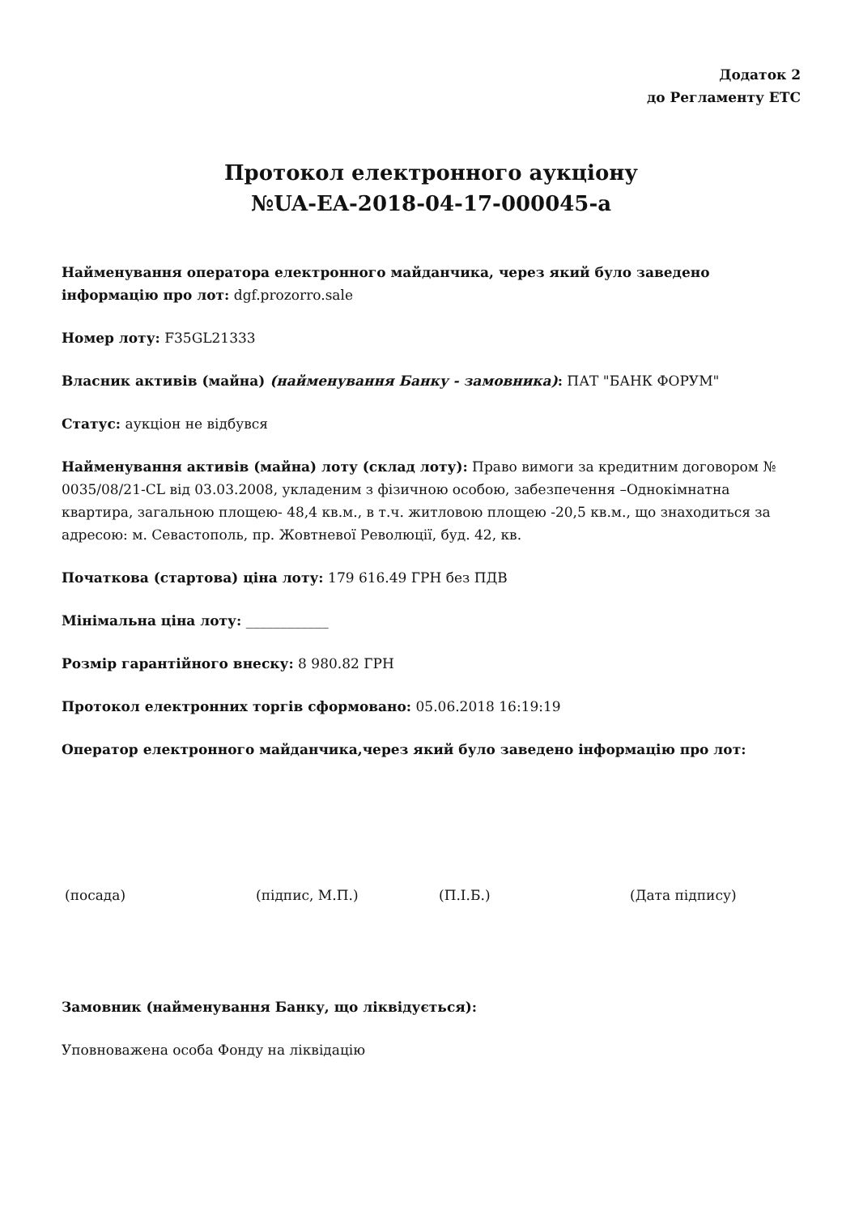Додаток 2
до Регламенту ЕТС
Протокол електронного аукціону
№UA-EA-2018-04-17-000045-a
Найменування оператора електронного майданчика, через який було заведено інформацію про лот: dgf.prozorro.sale
Номер лоту: F35GL21333
Власник активів (майна) (найменування Банку - замовника): ПАТ "БАНК ФОРУМ"
Статус: аукціон не відбувся
Найменування активів (майна) лоту (склад лоту): Право вимоги за кредитним договором № 0035/08/21-CL від 03.03.2008, укладеним з фізичною особою, забезпечення –Однокімнатна квартира, загальною площею- 48,4 кв.м., в т.ч. житловою площею -20,5 кв.м., що знаходиться за адресою: м. Севастополь, пр. Жовтневої Революції, буд. 42, кв.
Початкова (стартова) ціна лоту: 179 616.49 ГРН без ПДВ
Мінімальна ціна лоту: ____________
Розмір гарантійного внеску: 8 980.82 ГРН
Протокол електронних торгів сформовано: 05.06.2018 16:19:19
Оператор електронного майданчика,через який було заведено інформацію про лот:
(посада) (підпис, М.П.) (П.І.Б.) (Дата підпису)
Замовник (найменування Банку, що ліквідується):
Уповноважена особа Фонду на ліквідацію